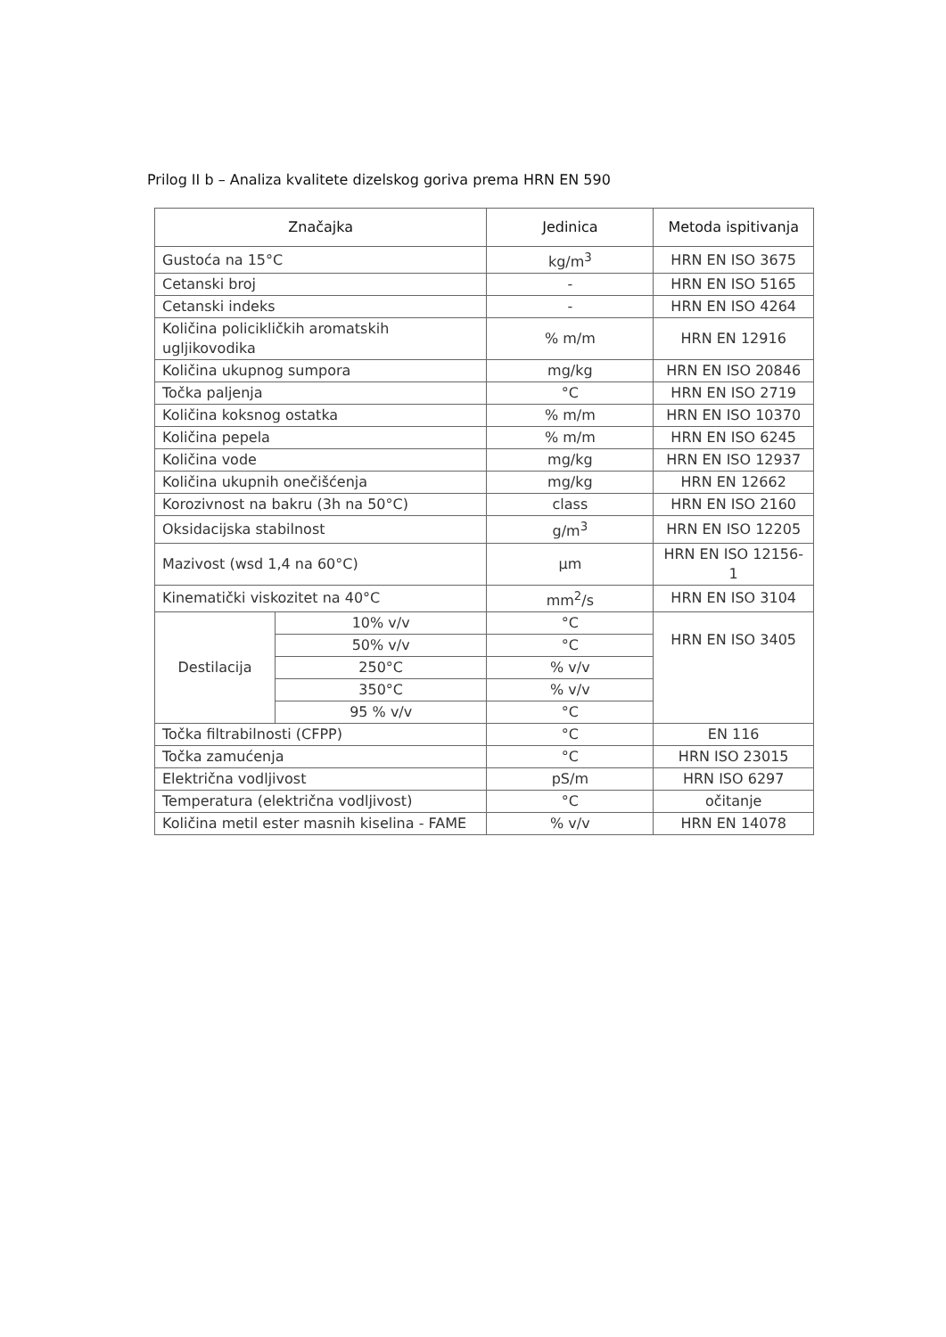Prilog II b – Analiza kvalitete dizelskog goriva prema HRN EN 590
| Značajka | | Jedinica | Metoda ispitivanja |
| --- | --- | --- | --- |
| Gustoća na 15°C | | kg/m<sup>3</sup> | HRN EN ISO 3675 |
| Cetanski broj | | - | HRN EN ISO 5165 |
| Cetanski indeks | | - | HRN EN ISO 4264 |
| Količina policikličkih aromatskih ugljikovodika | | % m/m | HRN EN 12916 |
| Količina ukupnog sumpora | | mg/kg | HRN EN ISO 20846 |
| Točka paljenja | | °C | HRN EN ISO 2719 |
| Količina koksnog ostatka | | % m/m | HRN EN ISO 10370 |
| Količina pepela | | % m/m | HRN EN ISO 6245 |
| Količina vode | | mg/kg | HRN EN ISO 12937 |
| Količina ukupnih onečišćenja | | mg/kg | HRN EN 12662 |
| Korozivnost na bakru (3h na 50°C) | | class | HRN EN ISO 2160 |
| Oksidacijska stabilnost | | g/m<sup>3</sup> | HRN EN ISO 12205 |
| Mazivost (wsd 1,4 na 60°C) | | µm | HRN EN ISO 12156-1 |
| Kinematički viskozitet na 40°C | | mm<sup>2</sup>/s | HRN EN ISO 3104 |
| Destilacija | 10% v/v | °C | HRN EN ISO 3405 |
| | 50% v/v | °C | |
| | 250°C | % v/v | |
| | 350°C | % v/v | |
| | 95 % v/v | °C | |
| Točka filtrabilnosti (CFPP) | | °C | EN 116 |
| Točka zamućenja | | °C | HRN ISO 23015 |
| Električna vodljivost | | pS/m | HRN ISO 6297 |
| Temperatura (električna vodljivost) | | °C | očitanje |
| Količina metil ester masnih kiselina - FAME | | % v/v | HRN EN 14078 |